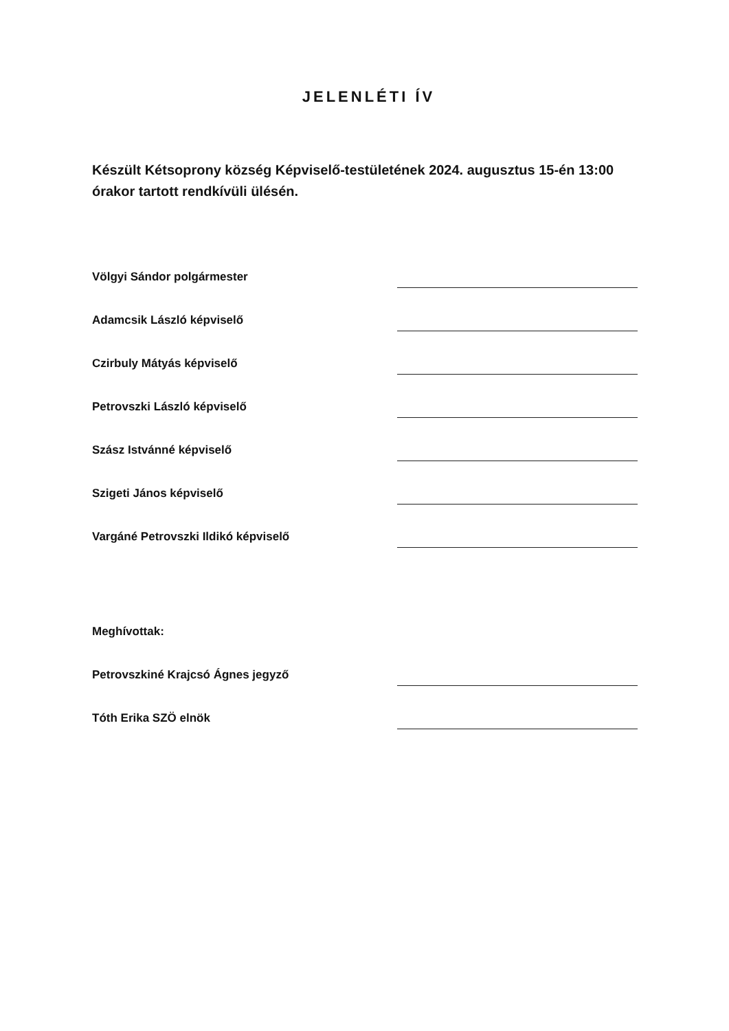JELENLÉTI ÍV
Készült Kétsoprony község Képviselő-testületének 2024. augusztus 15-én 13:00 órakor tartott rendkívüli ülésén.
Völgyi Sándor polgármester
Adamcsik László képviselő
Czirbuly Mátyás képviselő
Petrovszki László képviselő
Szász Istvánné képviselő
Szigeti János képviselő
Vargáné Petrovszki Ildikó képviselő
Meghívottak:
Petrovszkiné Krajcsó Ágnes jegyző
Tóth Erika SZÖ elnök